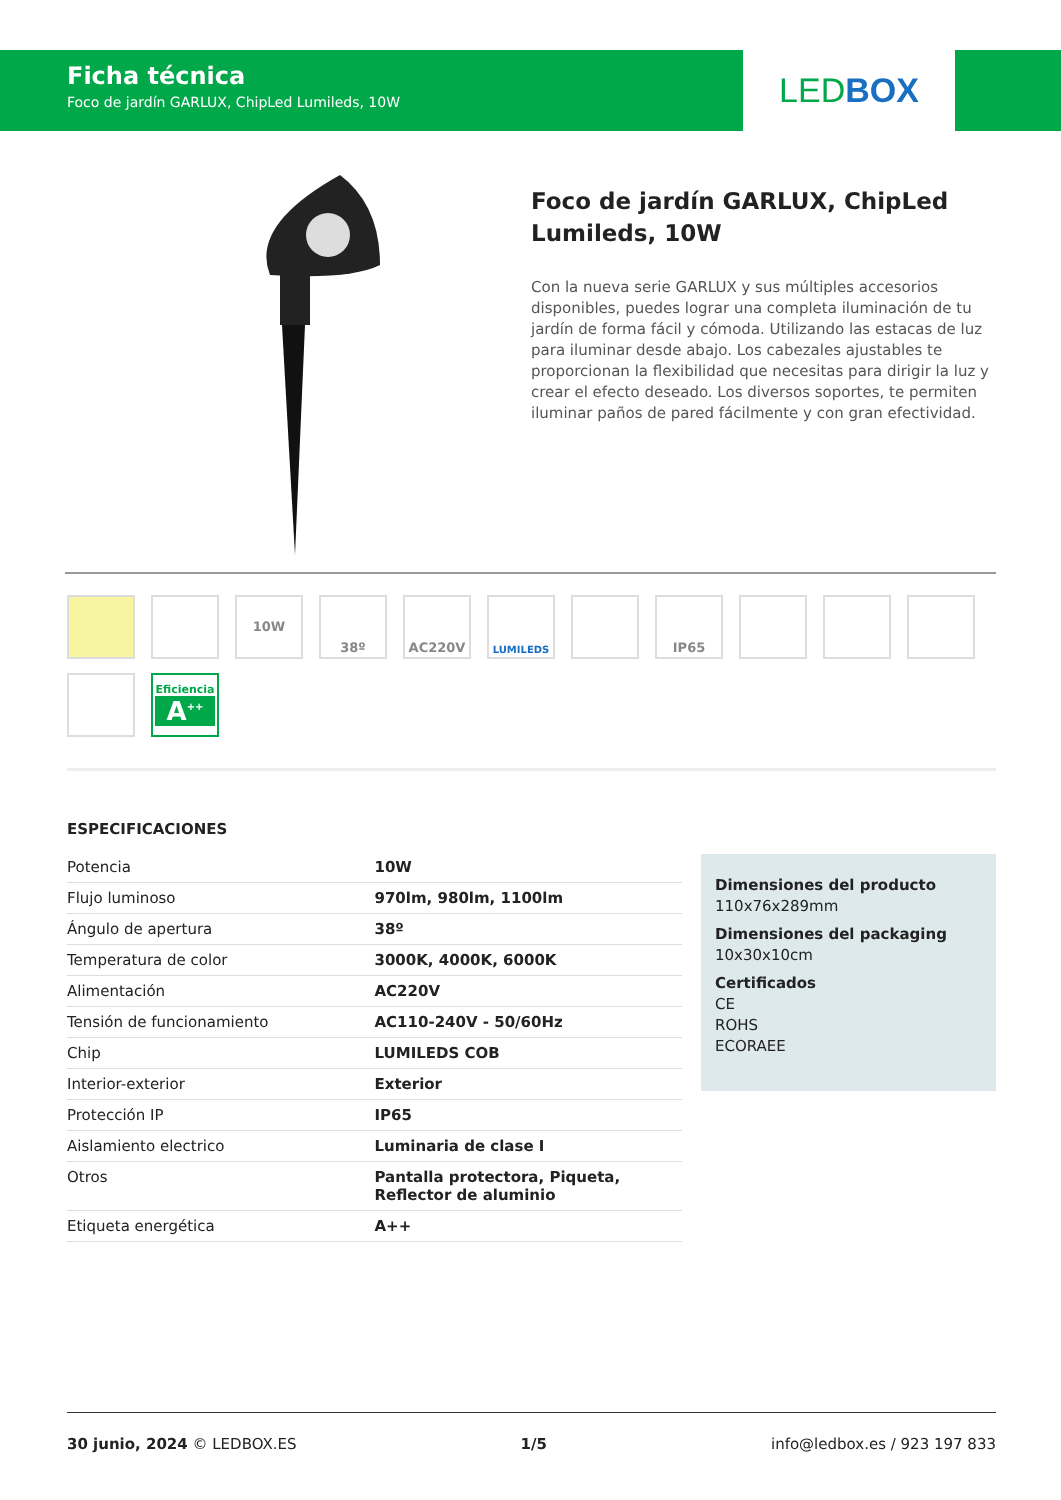Ficha técnica
Foco de jardín GARLUX, ChipLed Lumileds, 10W
LED BOX
Foco de jardín GARLUX, ChipLed Lumileds, 10W
Con la nueva serie GARLUX y sus múltiples accesorios disponibles, puedes lograr una completa iluminación de tu jardín de forma fácil y cómoda. Utilizando las estacas de luz para iluminar desde abajo. Los cabezales ajustables te proporcionan la flexibilidad que necesitas para dirigir la luz y crear el efecto deseado. Los diversos soportes, te permiten iluminar paños de pared fácilmente y con gran efectividad.
10W
38º
AC220V
LUMILEDS
IP65
Eficiencia
A<sup>++</sup>
ESPECIFICACIONES
| Potencia | 10W |
| Flujo luminoso | 970lm, 980lm, 1100lm |
| Ángulo de apertura | 38º |
| Temperatura de color | 3000K, 4000K, 6000K |
| Alimentación | AC220V |
| Tensión de funcionamiento | AC110-240V - 50/60Hz |
| Chip | LUMILEDS COB |
| Interior-exterior | Exterior |
| Protección IP | IP65 |
| Aislamiento electrico | Luminaria de clase I |
| Otros | Pantalla protectora, Piqueta, Reflector de aluminio |
| Etiqueta energética | A++ |
Dimensiones del producto
110x76x289mm
Dimensiones del packaging
10x30x10cm
Certificados
CE
ROHS
ECORAEE
30 junio, 2024 © LEDBOX.ES 1/5 info@ledbox.es / 923 197 833